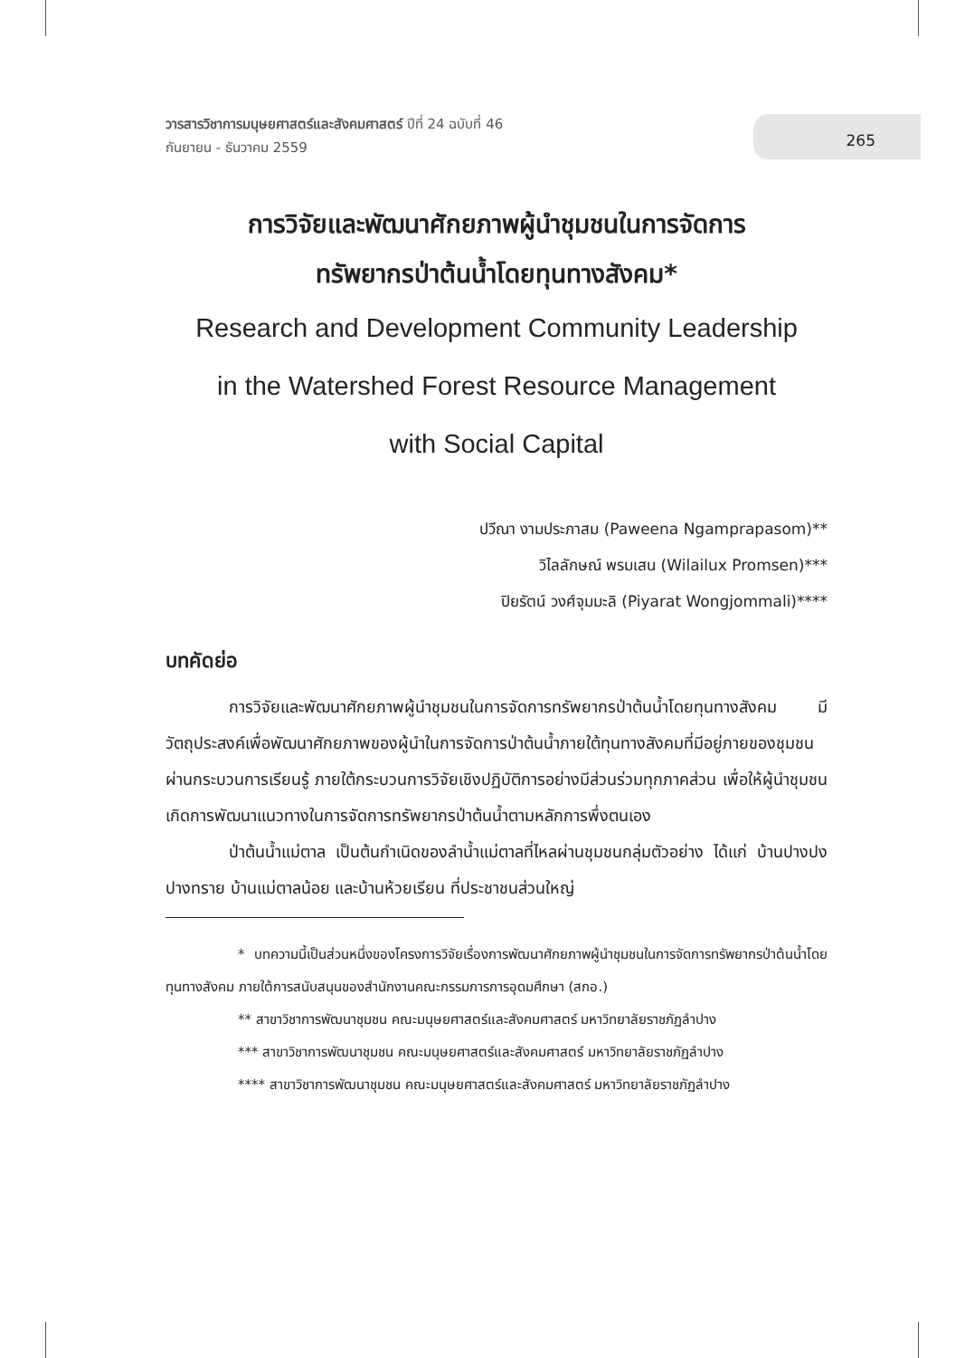วารสารวิชาการมนุษยศาสตร์และสังคมศาสตร์ ปีที่ 24 ฉบับที่ 46
กันยายน - ธันวาคม 2559
265
การวิจัยและพัฒนาศักยภาพผู้นำชุมชนในการจัดการ
ทรัพยากรป่าต้นน้ำโดยทุนทางสังคม*
Research and Development Community Leadership
in the Watershed Forest Resource Management
with Social Capital
ปวีณา งามประภาสม (Paweena Ngamprapasom)**
วิไลลักษณ์ พรมเสน (Wilailux Promsen)***
ปิยรัตน์ วงศ์จุมมะลิ (Piyarat Wongjommali)****
บทคัดย่อ
การวิจัยและพัฒนาศักยภาพผู้นำชุมชนในการจัดการทรัพยากรป่าต้นน้ำโดยทุนทางสังคม มีวัตถุประสงค์เพื่อพัฒนาศักยภาพของผู้นำในการจัดการป่าต้นน้ำภายใต้ทุนทางสังคมที่มีอยู่ภายของชุมชนผ่านกระบวนการเรียนรู้ ภายใต้กระบวนการวิจัยเชิงปฏิบัติการอย่างมีส่วนร่วมทุกภาคส่วน เพื่อให้ผู้นำชุมชนเกิดการพัฒนาแนวทางในการจัดการทรัพยากรป่าต้นน้ำตามหลักการพึ่งตนเอง
ป่าต้นน้ำแม่ตาล เป็นต้นกำเนิดของลำน้ำแม่ตาลที่ไหลผ่านชุมชนกลุ่มตัวอย่าง ได้แก่ บ้านปางปงปางทราย บ้านแม่ตาลน้อย และบ้านห้วยเรียน ที่ประชาชนส่วนใหญ่
* บทความนี้เป็นส่วนหนึ่งของโครงการวิจัยเรื่องการพัฒนาศักยภาพผู้นำชุมชนในการจัดการทรัพยากรป่าต้นน้ำโดยทุนทางสังคม ภายใต้การสนับสนุนของสำนักงานคณะกรรมการการอุดมศึกษา (สกอ.)
** สาขาวิชาการพัฒนาชุมชน คณะมนุษยศาสตร์และสังคมศาสตร์ มหาวิทยาลัยราชภัฏลำปาง
*** สาขาวิชาการพัฒนาชุมชน คณะมนุษยศาสตร์และสังคมศาสตร์ มหาวิทยาลัยราชภัฏลำปาง
**** สาขาวิชาการพัฒนาชุมชน คณะมนุษยศาสตร์และสังคมศาสตร์ มหาวิทยาลัยราชภัฏลำปาง